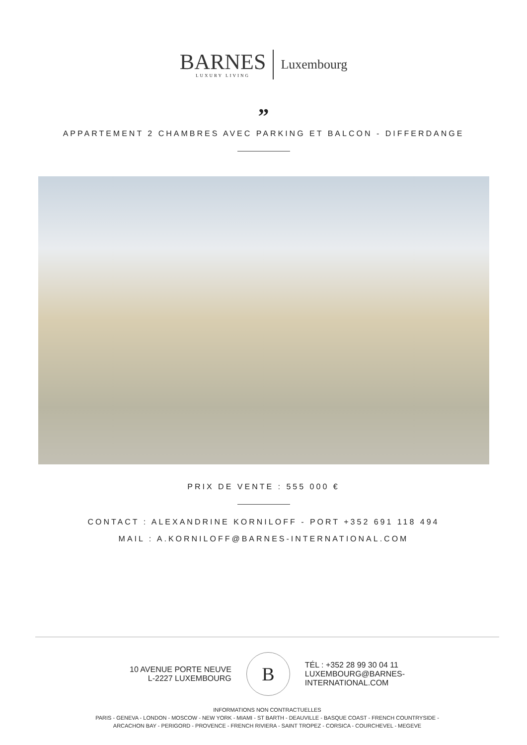BARNES
LUXURY LIVING
Luxembourg
”
APPARTEMENT 2 CHAMBRES AVEC PARKING ET BALCON - DIFFERDANGE
PRIX DE VENTE : 555 000 €
CONTACT : ALEXANDRINE KORNILOFF - PORT +352 691 118 494
MAIL : A.KORNILOFF@BARNES-INTERNATIONAL.COM
10 AVENUE PORTE NEUVE
L-2227 LUXEMBOURG
B
TÉL : +352 28 99 30 04 11
LUXEMBOURG@BARNES-
INTERNATIONAL.COM
INFORMATIONS NON CONTRACTUELLES
PARIS - GENEVA - LONDON - MOSCOW - NEW YORK - MIAMI - ST BARTH - DEAUVILLE - BASQUE COAST - FRENCH COUNTRYSIDE -
ARCACHON BAY - PERIGORD - PROVENCE - FRENCH RIVIERA - SAINT TROPEZ - CORSICA - COURCHEVEL - MEGEVE